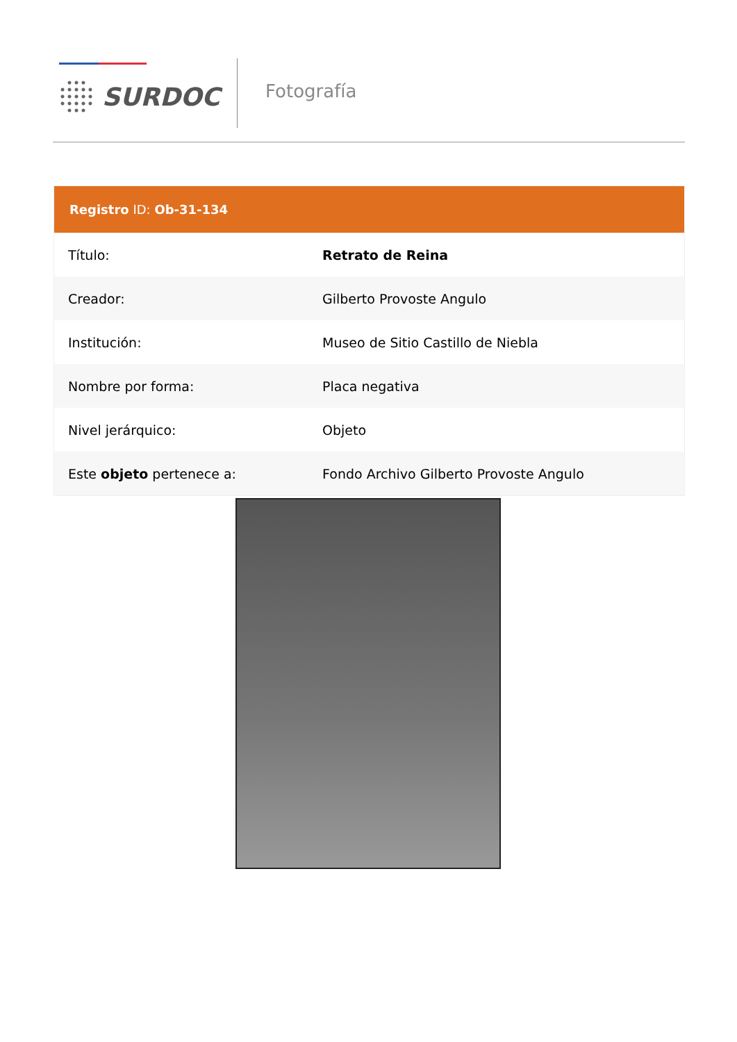SURDOC Fotografía
Registro ID: Ob-31-134
| Título: | Retrato de Reina |
| Creador: | Gilberto Provoste Angulo |
| Institución: | Museo de Sitio Castillo de Niebla |
| Nombre por forma: | Placa negativa |
| Nivel jerárquico: | Objeto |
| Este objeto pertenece a: | Fondo Archivo Gilberto Provoste Angulo |